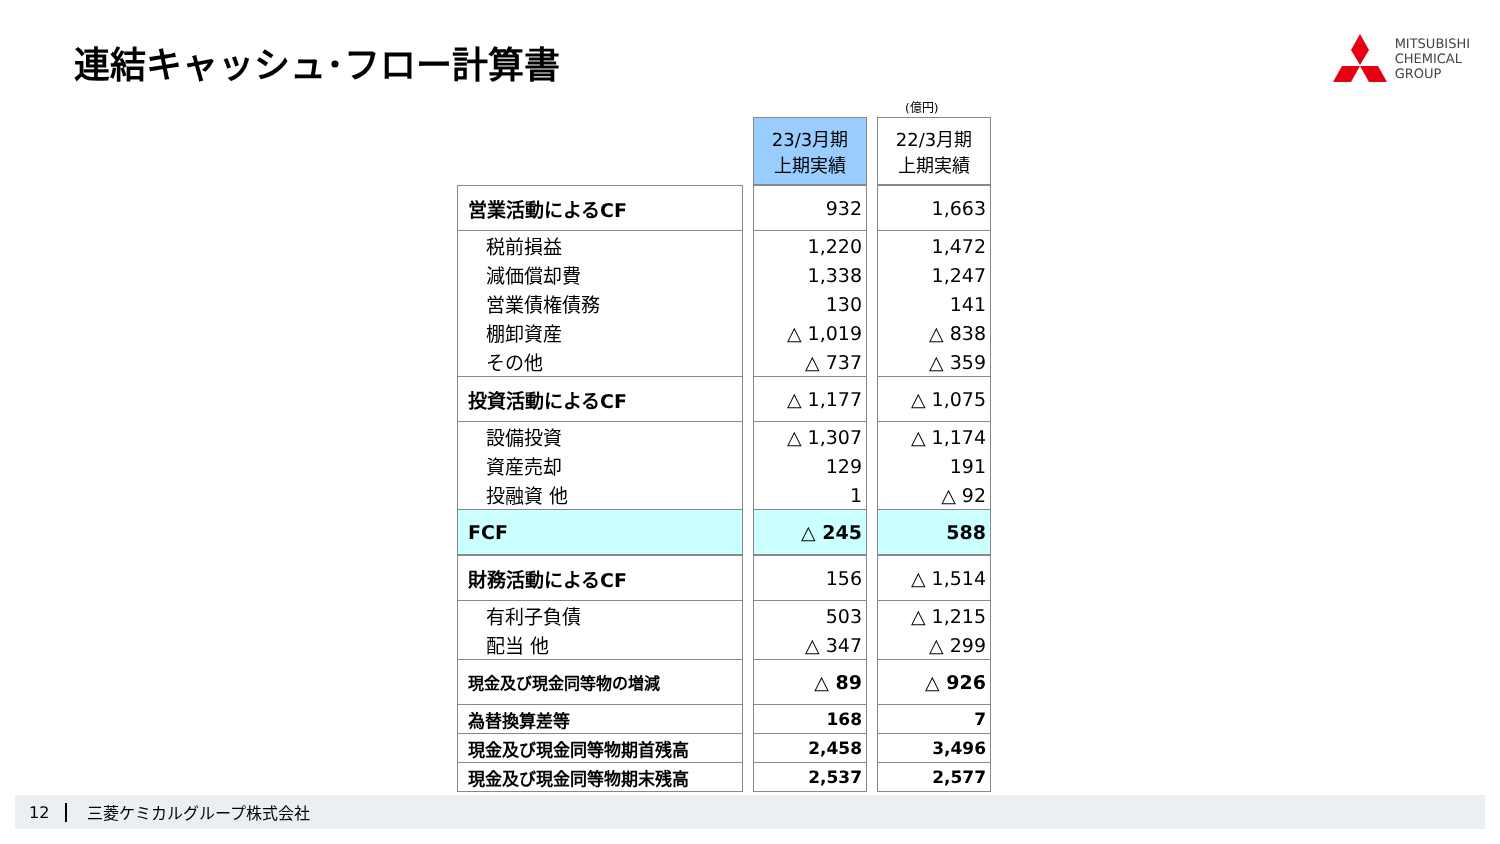連結キャッシュ･フロー計算書
MITSUBISHI
CHEMICAL
GROUP
(億円)
| | 23/3月期 上期実績 | 22/3月期 上期実績 |
| 営業活動によるCF | 932 | 1,663 |
| 税前損益 | 1,220 | 1,472 |
| 減価償却費 | 1,338 | 1,247 |
| 営業債権債務 | 130 | 141 |
| 棚卸資産 | △ 1,019 | △ 838 |
| その他 | △ 737 | △ 359 |
| 投資活動によるCF | △ 1,177 | △ 1,075 |
| 設備投資 | △ 1,307 | △ 1,174 |
| 資産売却 | 129 | 191 |
| 投融資 他 | 1 | △ 92 |
| FCF | △ 245 | 588 |
| 財務活動によるCF | 156 | △ 1,514 |
| 有利子負債 | 503 | △ 1,215 |
| 配当 他 | △ 347 | △ 299 |
| 現金及び現金同等物の増減 | △ 89 | △ 926 |
| 為替換算差等 | 168 | 7 |
| 現金及び現金同等物期首残高 | 2,458 | 3,496 |
| 現金及び現金同等物期末残高 | 2,537 | 2,577 |
12 三菱ケミカルグループ株式会社